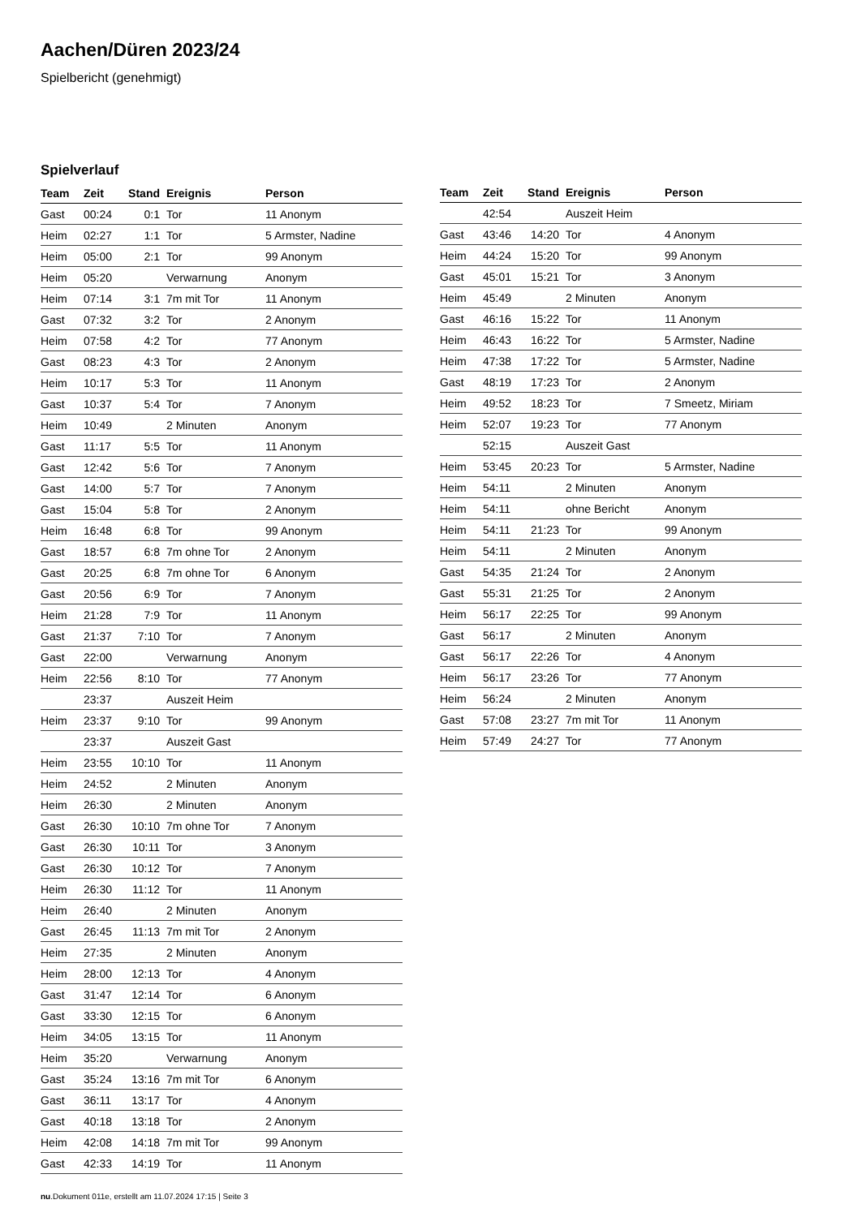Aachen/Düren 2023/24
Spielbericht (genehmigt)
Spielverlauf
| Team | Zeit | Stand | Ereignis | Person |
| --- | --- | --- | --- | --- |
| Gast | 00:24 | 0:1 | Tor | 11 Anonym |
| Heim | 02:27 | 1:1 | Tor | 5 Armster, Nadine |
| Heim | 05:00 | 2:1 | Tor | 99 Anonym |
| Heim | 05:20 | | Verwarnung | Anonym |
| Heim | 07:14 | 3:1 | 7m mit Tor | 11 Anonym |
| Gast | 07:32 | 3:2 | Tor | 2 Anonym |
| Heim | 07:58 | 4:2 | Tor | 77 Anonym |
| Gast | 08:23 | 4:3 | Tor | 2 Anonym |
| Heim | 10:17 | 5:3 | Tor | 11 Anonym |
| Gast | 10:37 | 5:4 | Tor | 7 Anonym |
| Heim | 10:49 | | 2 Minuten | Anonym |
| Gast | 11:17 | 5:5 | Tor | 11 Anonym |
| Gast | 12:42 | 5:6 | Tor | 7 Anonym |
| Gast | 14:00 | 5:7 | Tor | 7 Anonym |
| Gast | 15:04 | 5:8 | Tor | 2 Anonym |
| Heim | 16:48 | 6:8 | Tor | 99 Anonym |
| Gast | 18:57 | 6:8 | 7m ohne Tor | 2 Anonym |
| Gast | 20:25 | 6:8 | 7m ohne Tor | 6 Anonym |
| Gast | 20:56 | 6:9 | Tor | 7 Anonym |
| Heim | 21:28 | 7:9 | Tor | 11 Anonym |
| Gast | 21:37 | 7:10 | Tor | 7 Anonym |
| Gast | 22:00 | | Verwarnung | Anonym |
| Heim | 22:56 | 8:10 | Tor | 77 Anonym |
| | 23:37 | | Auszeit Heim | |
| Heim | 23:37 | 9:10 | Tor | 99 Anonym |
| | 23:37 | | Auszeit Gast | |
| Heim | 23:55 | 10:10 | Tor | 11 Anonym |
| Heim | 24:52 | | 2 Minuten | Anonym |
| Heim | 26:30 | | 2 Minuten | Anonym |
| Gast | 26:30 | 10:10 | 7m ohne Tor | 7 Anonym |
| Gast | 26:30 | 10:11 | Tor | 3 Anonym |
| Gast | 26:30 | 10:12 | Tor | 7 Anonym |
| Heim | 26:30 | 11:12 | Tor | 11 Anonym |
| Heim | 26:40 | | 2 Minuten | Anonym |
| Gast | 26:45 | 11:13 | 7m mit Tor | 2 Anonym |
| Heim | 27:35 | | 2 Minuten | Anonym |
| Heim | 28:00 | 12:13 | Tor | 4 Anonym |
| Gast | 31:47 | 12:14 | Tor | 6 Anonym |
| Gast | 33:30 | 12:15 | Tor | 6 Anonym |
| Heim | 34:05 | 13:15 | Tor | 11 Anonym |
| Heim | 35:20 | | Verwarnung | Anonym |
| Gast | 35:24 | 13:16 | 7m mit Tor | 6 Anonym |
| Gast | 36:11 | 13:17 | Tor | 4 Anonym |
| Gast | 40:18 | 13:18 | Tor | 2 Anonym |
| Heim | 42:08 | 14:18 | 7m mit Tor | 99 Anonym |
| Gast | 42:33 | 14:19 | Tor | 11 Anonym |
| Team | Zeit | Stand | Ereignis | Person |
| --- | --- | --- | --- | --- |
| | 42:54 | | Auszeit Heim | |
| Gast | 43:46 | 14:20 | Tor | 4 Anonym |
| Heim | 44:24 | 15:20 | Tor | 99 Anonym |
| Gast | 45:01 | 15:21 | Tor | 3 Anonym |
| Heim | 45:49 | | 2 Minuten | Anonym |
| Gast | 46:16 | 15:22 | Tor | 11 Anonym |
| Heim | 46:43 | 16:22 | Tor | 5 Armster, Nadine |
| Heim | 47:38 | 17:22 | Tor | 5 Armster, Nadine |
| Gast | 48:19 | 17:23 | Tor | 2 Anonym |
| Heim | 49:52 | 18:23 | Tor | 7 Smeetz, Miriam |
| Heim | 52:07 | 19:23 | Tor | 77 Anonym |
| | 52:15 | | Auszeit Gast | |
| Heim | 53:45 | 20:23 | Tor | 5 Armster, Nadine |
| Heim | 54:11 | | 2 Minuten | Anonym |
| Heim | 54:11 | | ohne Bericht | Anonym |
| Heim | 54:11 | 21:23 | Tor | 99 Anonym |
| Heim | 54:11 | | 2 Minuten | Anonym |
| Gast | 54:35 | 21:24 | Tor | 2 Anonym |
| Gast | 55:31 | 21:25 | Tor | 2 Anonym |
| Heim | 56:17 | 22:25 | Tor | 99 Anonym |
| Gast | 56:17 | | 2 Minuten | Anonym |
| Gast | 56:17 | 22:26 | Tor | 4 Anonym |
| Heim | 56:17 | 23:26 | Tor | 77 Anonym |
| Heim | 56:24 | | 2 Minuten | Anonym |
| Gast | 57:08 | 23:27 | 7m mit Tor | 11 Anonym |
| Heim | 57:49 | 24:27 | Tor | 77 Anonym |
nu.Dokument 011e, erstellt am 11.07.2024 17:15 | Seite 3